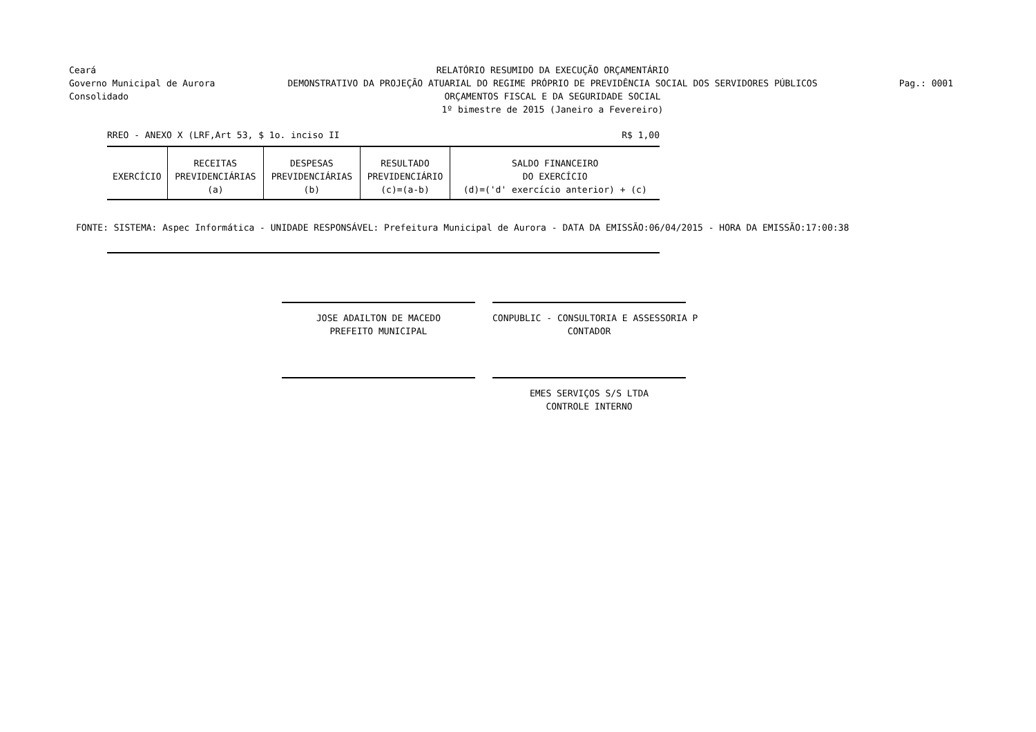Ceará
Governo Municipal de Aurora
Consolidado
RELATÓRIO RESUMIDO DA EXECUÇÃO ORÇAMENTÁRIO
DEMONSTRATIVO DA PROJEÇÃO ATUARIAL DO REGIME PRÓPRIO DE PREVIDÊNCIA SOCIAL DOS SERVIDORES PÚBLICOS
ORÇAMENTOS FISCAL E DA SEGURIDADE SOCIAL
1º bimestre de 2015 (Janeiro a Fevereiro)
Pag.: 0001
RREO - ANEXO X (LRF,Art 53, $ 1o. inciso II R$ 1,00
| EXERCÍCIO | RECEITAS PREVIDENCIÁRIAS (a) | DESPESAS PREVIDENCIÁRIAS (b) | RESULTADO PREVIDENCIÁRIO (c)=(a-b) | SALDO FINANCEIRO DO EXERCÍCIO (d)=('d' exercício anterior) + (c) |
| --- | --- | --- | --- | --- |
FONTE: SISTEMA: Aspec Informática - UNIDADE RESPONSÁVEL: Prefeitura Municipal de Aurora - DATA DA EMISSÃO:06/04/2015 - HORA DA EMISSÃO:17:00:38
JOSE ADAILTON DE MACEDO
PREFEITO MUNICIPAL
CONPUBLIC - CONSULTORIA E ASSESSORIA P
CONTADOR
EMES SERVIÇOS S/S LTDA
CONTROLE INTERNO